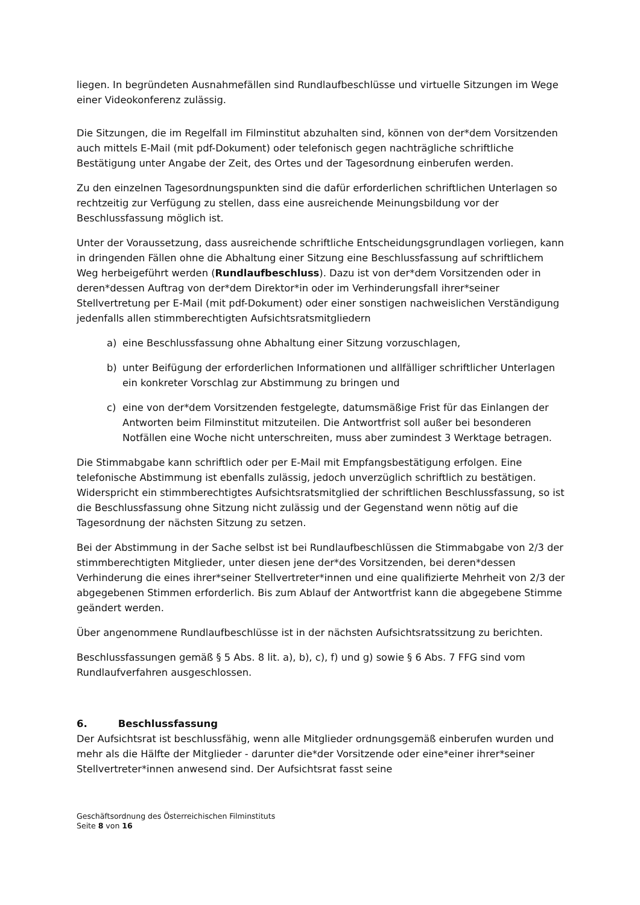liegen. In begründeten Ausnahmefällen sind Rundlaufbeschlüsse und virtuelle Sitzungen im Wege einer Videokonferenz zulässig.
Die Sitzungen, die im Regelfall im Filminstitut abzuhalten sind, können von der*dem Vorsitzenden auch mittels E-Mail (mit pdf-Dokument) oder telefonisch gegen nachträgliche schriftliche Bestätigung unter Angabe der Zeit, des Ortes und der Tagesordnung einberufen werden.
Zu den einzelnen Tagesordnungspunkten sind die dafür erforderlichen schriftlichen Unterlagen so rechtzeitig zur Verfügung zu stellen, dass eine ausreichende Meinungsbildung vor der Beschlussfassung möglich ist.
Unter der Voraussetzung, dass ausreichende schriftliche Entscheidungsgrundlagen vorliegen, kann in dringenden Fällen ohne die Abhaltung einer Sitzung eine Beschlussfassung auf schriftlichem Weg herbeigeführt werden (Rundlaufbeschluss). Dazu ist von der*dem Vorsitzenden oder in deren*dessen Auftrag von der*dem Direktor*in oder im Verhinderungsfall ihrer*seiner Stellvertretung per E-Mail (mit pdf-Dokument) oder einer sonstigen nachweislichen Verständigung jedenfalls allen stimmberechtigten Aufsichtsratsmitgliedern
a) eine Beschlussfassung ohne Abhaltung einer Sitzung vorzuschlagen,
b) unter Beifügung der erforderlichen Informationen und allfälliger schriftlicher Unterlagen ein konkreter Vorschlag zur Abstimmung zu bringen und
c) eine von der*dem Vorsitzenden festgelegte, datumsmäßige Frist für das Einlangen der Antworten beim Filminstitut mitzuteilen. Die Antwortfrist soll außer bei besonderen Notfällen eine Woche nicht unterschreiten, muss aber zumindest 3 Werktage betragen.
Die Stimmabgabe kann schriftlich oder per E-Mail mit Empfangsbestätigung erfolgen. Eine telefonische Abstimmung ist ebenfalls zulässig, jedoch unverzüglich schriftlich zu bestätigen. Widerspricht ein stimmberechtigtes Aufsichtsratsmitglied der schriftlichen Beschlussfassung, so ist die Beschlussfassung ohne Sitzung nicht zulässig und der Gegenstand wenn nötig auf die Tagesordnung der nächsten Sitzung zu setzen.
Bei der Abstimmung in der Sache selbst ist bei Rundlaufbeschlüssen die Stimmabgabe von 2/3 der stimmberechtigten Mitglieder, unter diesen jene der*des Vorsitzenden, bei deren*dessen Verhinderung die eines ihrer*seiner Stellvertreter*innen und eine qualifizierte Mehrheit von 2/3 der abgegebenen Stimmen erforderlich. Bis zum Ablauf der Antwortfrist kann die abgegebene Stimme geändert werden.
Über angenommene Rundlaufbeschlüsse ist in der nächsten Aufsichtsratssitzung zu berichten.
Beschlussfassungen gemäß § 5 Abs. 8 lit. a), b), c), f) und g) sowie § 6 Abs. 7 FFG sind vom Rundlaufverfahren ausgeschlossen.
6. Beschlussfassung
Der Aufsichtsrat ist beschlussfähig, wenn alle Mitglieder ordnungsgemäß einberufen wurden und mehr als die Hälfte der Mitglieder - darunter die*der Vorsitzende oder eine*einer ihrer*seiner Stellvertreter*innen anwesend sind. Der Aufsichtsrat fasst seine
Geschäftsordnung des Österreichischen Filminstituts
Seite 8 von 16